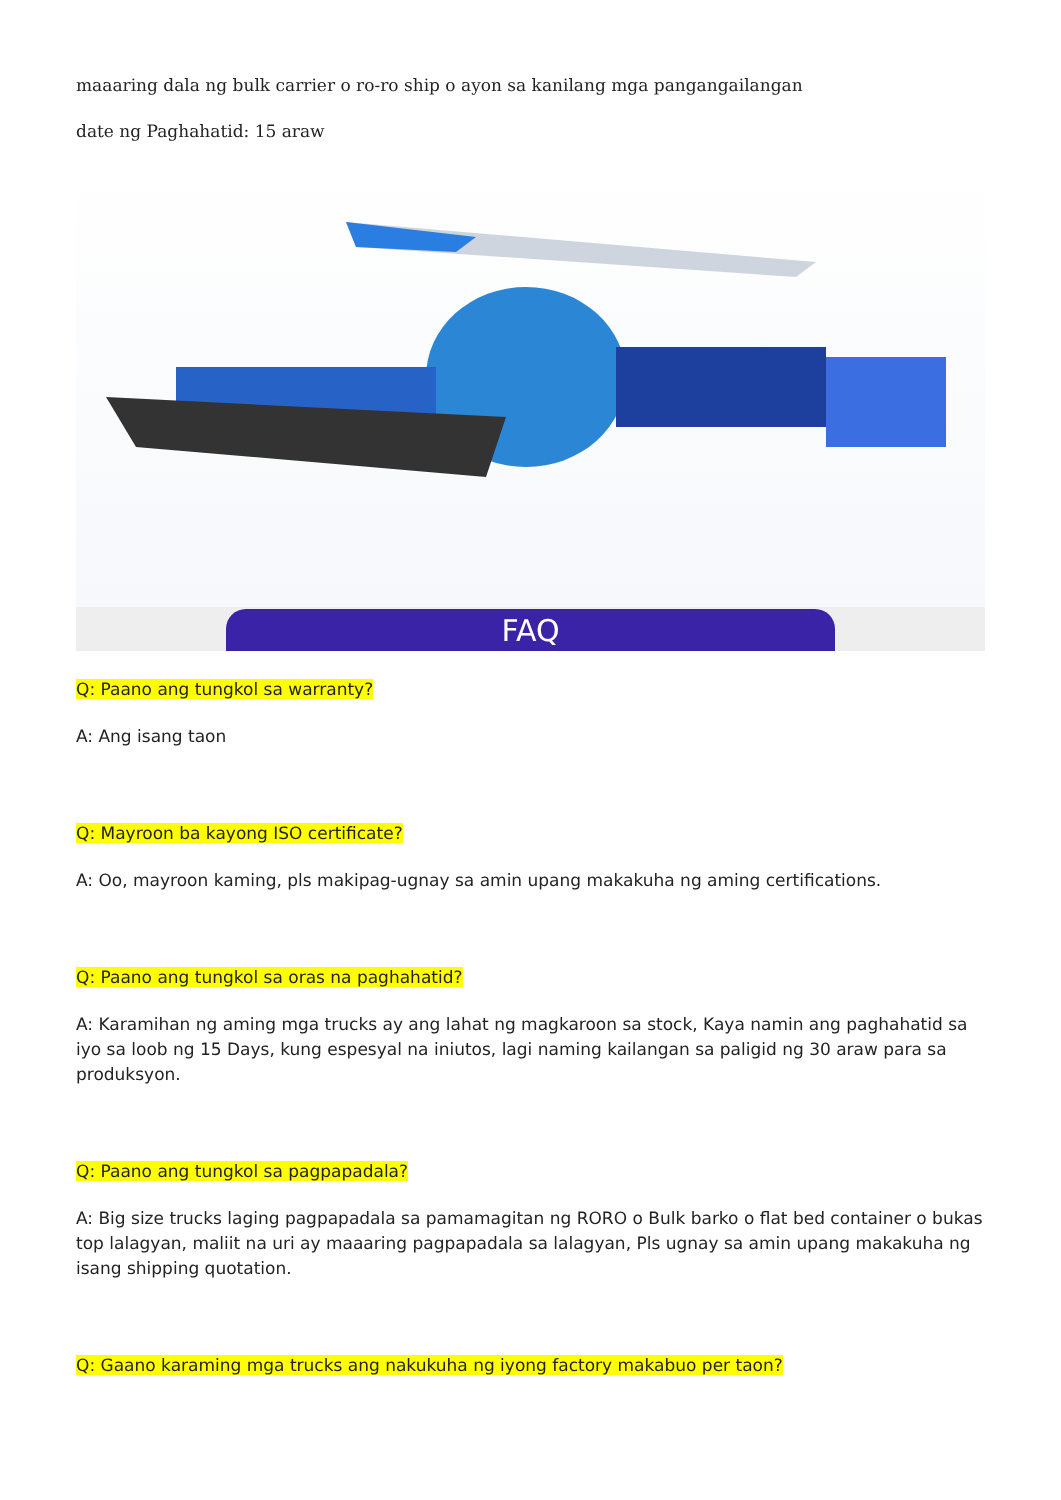maaaring dala ng bulk carrier o ro-ro ship o ayon sa kanilang mga pangangailangan
date ng Paghahatid: 15 araw
FAQ
Q: Paano ang tungkol sa warranty?
A: Ang isang taon
Q: Mayroon ba kayong ISO certificate?
A: Oo, mayroon kaming, pls makipag-ugnay sa amin upang makakuha ng aming certifications.
Q: Paano ang tungkol sa oras na paghahatid?
A: Karamihan ng aming mga trucks ay ang lahat ng magkaroon sa stock, Kaya namin ang paghahatid sa iyo sa loob ng 15 Days, kung espesyal na iniutos, lagi naming kailangan sa paligid ng 30 araw para sa produksyon.
Q: Paano ang tungkol sa pagpapadala?
A: Big size trucks laging pagpapadala sa pamamagitan ng RORO o Bulk barko o flat bed container o bukas top lalagyan, maliit na uri ay maaaring pagpapadala sa lalagyan, Pls ugnay sa amin upang makakuha ng isang shipping quotation.
Q: Gaano karaming mga trucks ang nakukuha ng iyong factory makabuo per taon?